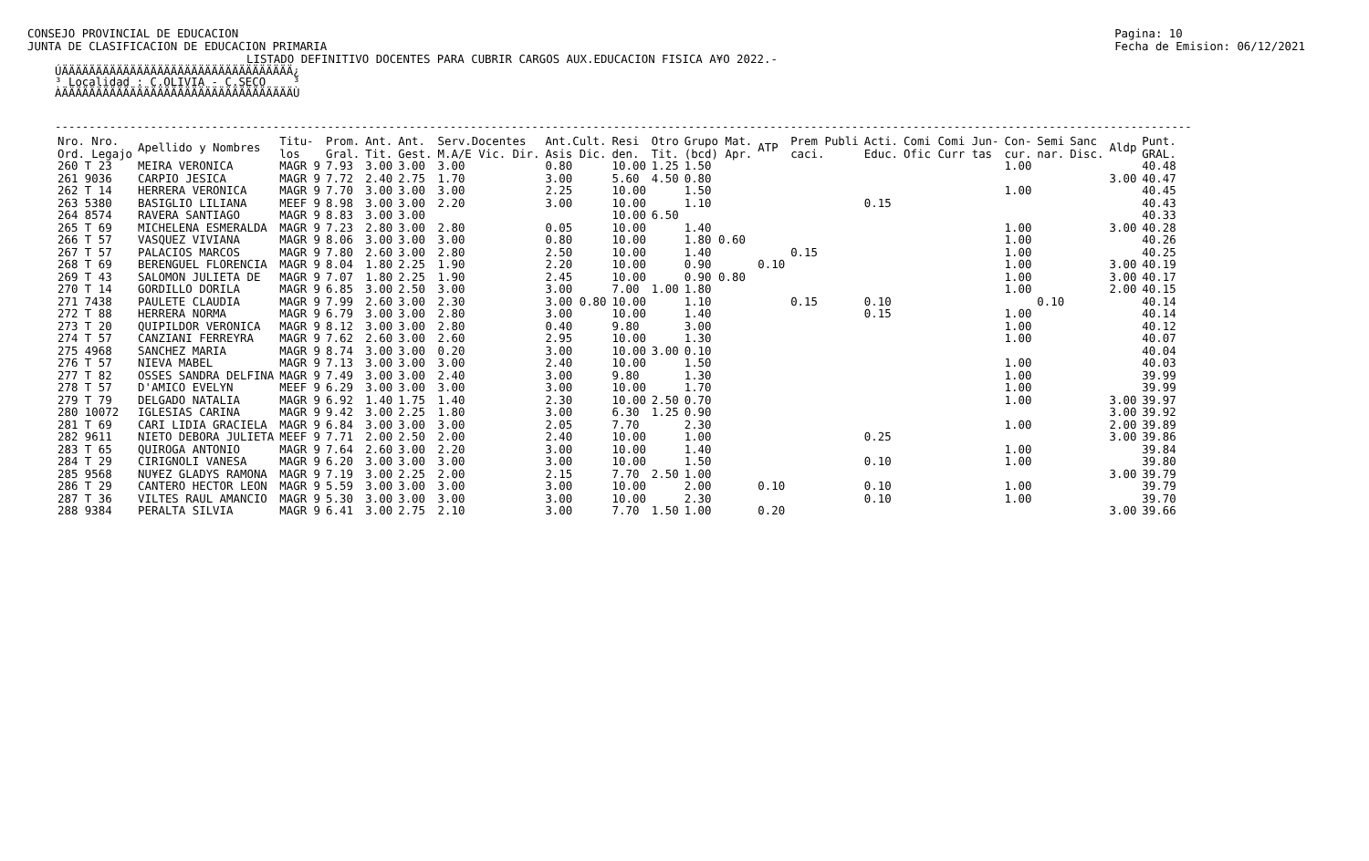CONSEJO PROVINCIAL DE EDUCACION
JUNTA DE CLASIFICACION DE EDUCACION PRIMARIA
Pagina: 10
Fecha de Emision: 06/12/2021
LISTADO DEFINITIVO DOCENTES PARA CUBRIR CARGOS AUX.EDUCACION FISICA A¥O 2022.-
ÚÄÄÄÄÄÄÄÄÄÄÄÄÄÄÄÄÄÄÄÄÄÄÄÄÄÄÄÄÄÄÄÄÄÄ¿ ³ Localidad : C.OLIVIA - C.SECO ³ ÀÄÄÄÄÄÄÄÄÄÄÄÄÄÄÄÄÄÄÄÄÄÄÄÄÄÄÄÄÄÄÄÄÄÄÙ
-----------------------------------------------------------------------------------------------------------------------------------------------------------------------
| Nro. Nro. Ord. Legajo | Apellido y Nombres | Titu- los | Prom. Gral. | Ant. Tit. | Ant. Gest. | Serv.Docentes M.A/E Vic. Dir. | Ant.Cult. Asis Dic. | Resi den. | Otro Tit. | Grupo Mat. (bcd) Apr. | ATP | Prem Publi caci. | Acti. Educ. | Comi Comi Jun- Ofic Curr tas | Con- cur. | Semi nar. | Sanc Disc. | Aldp | Punt. GRAL. |
| --- | --- | --- | --- | --- | --- | --- | --- | --- | --- | --- | --- | --- | --- | --- | --- | --- | --- | --- | --- |
| 260 T 23 | MEIRA VERONICA | MAGR 9 | 7.93 | 3.00 | 3.00 | 3.00 | 0.80 | 10.00 | 1.25 | 1.50 | | | | | 1.00 | | | | 40.48 |
| 261 9036 | CARPIO JESICA | MAGR 9 | 7.72 | 2.40 | 2.75 | 1.70 | 3.00 | 5.60 | 4.50 | 0.80 | | | | | | | | 3.00 | 40.47 |
| 262 T 14 | HERRERA VERONICA | MAGR 9 | 7.70 | 3.00 | 3.00 | 3.00 | 2.25 | 10.00 | | 1.50 | | | | | 1.00 | | | | 40.45 |
| 263 5380 | BASIGLIO LILIANA | MEEF 9 | 8.98 | 3.00 | 3.00 | 2.20 | 3.00 | 10.00 | | 1.10 | | | 0.15 | | | | | | 40.43 |
| 264 8574 | RAVERA SANTIAGO | MAGR 9 | 8.83 | 3.00 | 3.00 | | | 10.00 | 6.50 | | | | | | | | | | 40.33 |
| 265 T 69 | MICHELENA ESMERALDA | MAGR 9 | 7.23 | 2.80 | 3.00 | 2.80 | 0.05 | 10.00 | | 1.40 | | | | | 1.00 | | | 3.00 | 40.28 |
| 266 T 57 | VASQUEZ VIVIANA | MAGR 9 | 8.06 | 3.00 | 3.00 | 3.00 | 0.80 | 10.00 | | 1.80 0.60 | | | | | 1.00 | | | | 40.26 |
| 267 T 57 | PALACIOS MARCOS | MAGR 9 | 7.80 | 2.60 | 3.00 | 2.80 | 2.50 | 10.00 | | 1.40 | | 0.15 | | | 1.00 | | | | 40.25 |
| 268 T 69 | BERENGUEL FLORENCIA | MAGR 9 | 8.04 | 1.80 | 2.25 | 1.90 | 2.20 | 10.00 | | 0.90 | 0.10 | | | | 1.00 | | | 3.00 | 40.19 |
| 269 T 43 | SALOMON JULIETA DE | MAGR 9 | 7.07 | 1.80 | 2.25 | 1.90 | 2.45 | 10.00 | | 0.90 0.80 | | | | | 1.00 | | | 3.00 | 40.17 |
| 270 T 14 | GORDILLO DORILA | MAGR 9 | 6.85 | 3.00 | 2.50 | 3.00 | 3.00 | 7.00 | 1.00 | 1.80 | | | | | 1.00 | | | 2.00 | 40.15 |
| 271 7438 | PAULETE CLAUDIA | MAGR 9 | 7.99 | 2.60 | 3.00 | 2.30 | 3.00 0.80 | 10.00 | | 1.10 | | 0.15 | 0.10 | | | 0.10 | | | 40.14 |
| 272 T 88 | HERRERA NORMA | MAGR 9 | 6.79 | 3.00 | 3.00 | 2.80 | 3.00 | 10.00 | | 1.40 | | | 0.15 | | 1.00 | | | | 40.14 |
| 273 T 20 | QUIPILDOR VERONICA | MAGR 9 | 8.12 | 3.00 | 3.00 | 2.80 | 0.40 | 9.80 | | 3.00 | | | | | 1.00 | | | | 40.12 |
| 274 T 57 | CANZIANI FERREYRA | MAGR 9 | 7.62 | 2.60 | 3.00 | 2.60 | 2.95 | 10.00 | | 1.30 | | | | | 1.00 | | | | 40.07 |
| 275 4968 | SANCHEZ MARIA | MAGR 9 | 8.74 | 3.00 | 3.00 | 0.20 | 3.00 | 10.00 | 3.00 | 0.10 | | | | | | | | | 40.04 |
| 276 T 57 | NIEVA MABEL | MAGR 9 | 7.13 | 3.00 | 3.00 | 3.00 | 2.40 | 10.00 | | 1.50 | | | | | 1.00 | | | | 40.03 |
| 277 T 82 | OSSES SANDRA DELFINA | MAGR 9 | 7.49 | 3.00 | 3.00 | 2.40 | 3.00 | 9.80 | | 1.30 | | | | | 1.00 | | | | 39.99 |
| 278 T 57 | D'AMICO EVELYN | MEEF 9 | 6.29 | 3.00 | 3.00 | 3.00 | 3.00 | 10.00 | | 1.70 | | | | | 1.00 | | | | 39.99 |
| 279 T 79 | DELGADO NATALIA | MAGR 9 | 6.92 | 1.40 | 1.75 | 1.40 | 2.30 | 10.00 | 2.50 | 0.70 | | | | | 1.00 | | | 3.00 | 39.97 |
| 280 10072 | IGLESIAS CARINA | MAGR 9 | 9.42 | 3.00 | 2.25 | 1.80 | 3.00 | 6.30 | 1.25 | 0.90 | | | | | | | | 3.00 | 39.92 |
| 281 T 69 | CARI LIDIA GRACIELA | MAGR 9 | 6.84 | 3.00 | 3.00 | 3.00 | 2.05 | 7.70 | | 2.30 | | | | | 1.00 | | | 2.00 | 39.89 |
| 282 9611 | NIETO DEBORA JULIETA | MEEF 9 | 7.71 | 2.00 | 2.50 | 2.00 | 2.40 | 10.00 | | 1.00 | | | 0.25 | | | | | 3.00 | 39.86 |
| 283 T 65 | QUIROGA ANTONIO | MAGR 9 | 7.64 | 2.60 | 3.00 | 2.20 | 3.00 | 10.00 | | 1.40 | | | | | 1.00 | | | | 39.84 |
| 284 T 29 | CIRIGNOLI VANESA | MAGR 9 | 6.20 | 3.00 | 3.00 | 3.00 | 3.00 | 10.00 | | 1.50 | | | 0.10 | | 1.00 | | | | 39.80 |
| 285 9568 | NU¥EZ GLADYS RAMONA | MAGR 9 | 7.19 | 3.00 | 2.25 | 2.00 | 2.15 | 7.70 | 2.50 | 1.00 | | | | | | | | 3.00 | 39.79 |
| 286 T 29 | CANTERO HECTOR LEON | MAGR 9 | 5.59 | 3.00 | 3.00 | 3.00 | 3.00 | 10.00 | | 2.00 | 0.10 | | 0.10 | | 1.00 | | | | 39.79 |
| 287 T 36 | VILTES RAUL AMANCIO | MAGR 9 | 5.30 | 3.00 | 3.00 | 3.00 | 3.00 | 10.00 | | 2.30 | | | 0.10 | | 1.00 | | | | 39.70 |
| 288 9384 | PERALTA SILVIA | MAGR 9 | 6.41 | 3.00 | 2.75 | 2.10 | 3.00 | 7.70 | 1.50 | 1.00 | 0.20 | | | | | | | 3.00 | 39.66 |